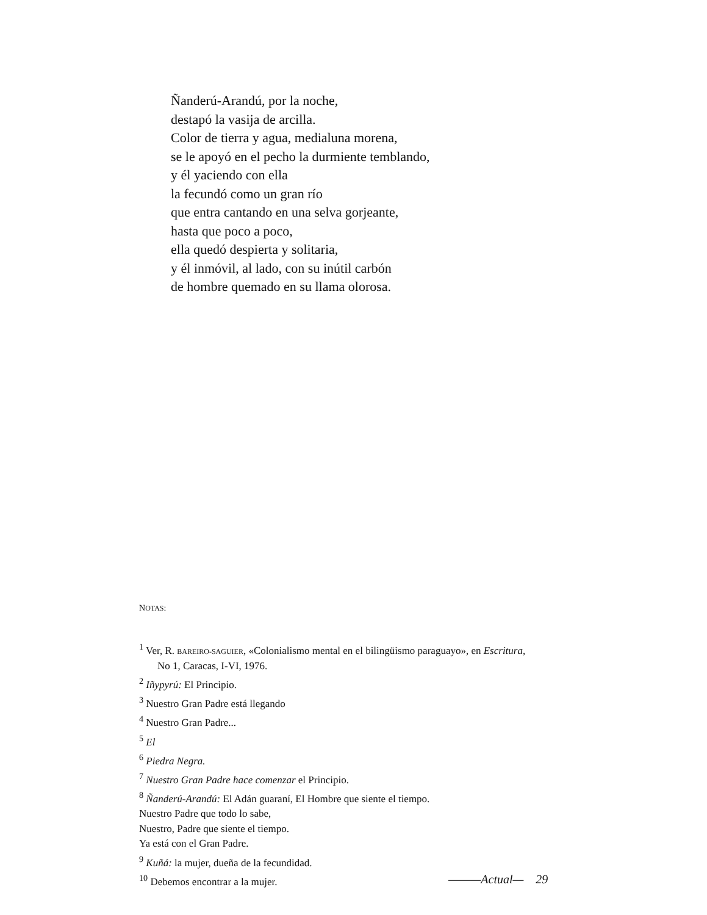Ñanderú-Arandú, por la noche,
destapó la vasija de arcilla.
Color de tierra y agua, medialuna morena,
se le apoyó en el pecho la durmiente temblando,
y él yaciendo con ella
la fecundó como un gran río
que entra cantando en una selva gorjeante,
hasta que poco a poco,
ella quedó despierta y solitaria,
y él inmóvil, al lado, con su inútil carbón
de hombre quemado en su llama olorosa.
NOTAS:
<sup>1</sup> Ver, R. BAREIRO-SAGUIER, «Colonialismo mental en el bilingüismo paraguayo», en Escritura,
No 1, Caracas, I-VI, 1976.
<sup>2</sup> Iñypyrú: El Principio.
<sup>3</sup> Nuestro Gran Padre está llegando
<sup>4</sup> Nuestro Gran Padre...
<sup>5</sup> El
<sup>6</sup> Piedra Negra.
<sup>7</sup> Nuestro Gran Padre hace comenzar el Principio.
<sup>8</sup> Ñanderú-Arandú: El Adán guaraní, El Hombre que siente el tiempo.
Nuestro Padre que todo lo sabe,
Nuestro, Padre que siente el tiempo.
Ya está con el Gran Padre.
<sup>9</sup> Kuñá: la mujer, dueña de la fecundidad.
<sup>10</sup> Debemos encontrar a la mujer.
———Actual— 29